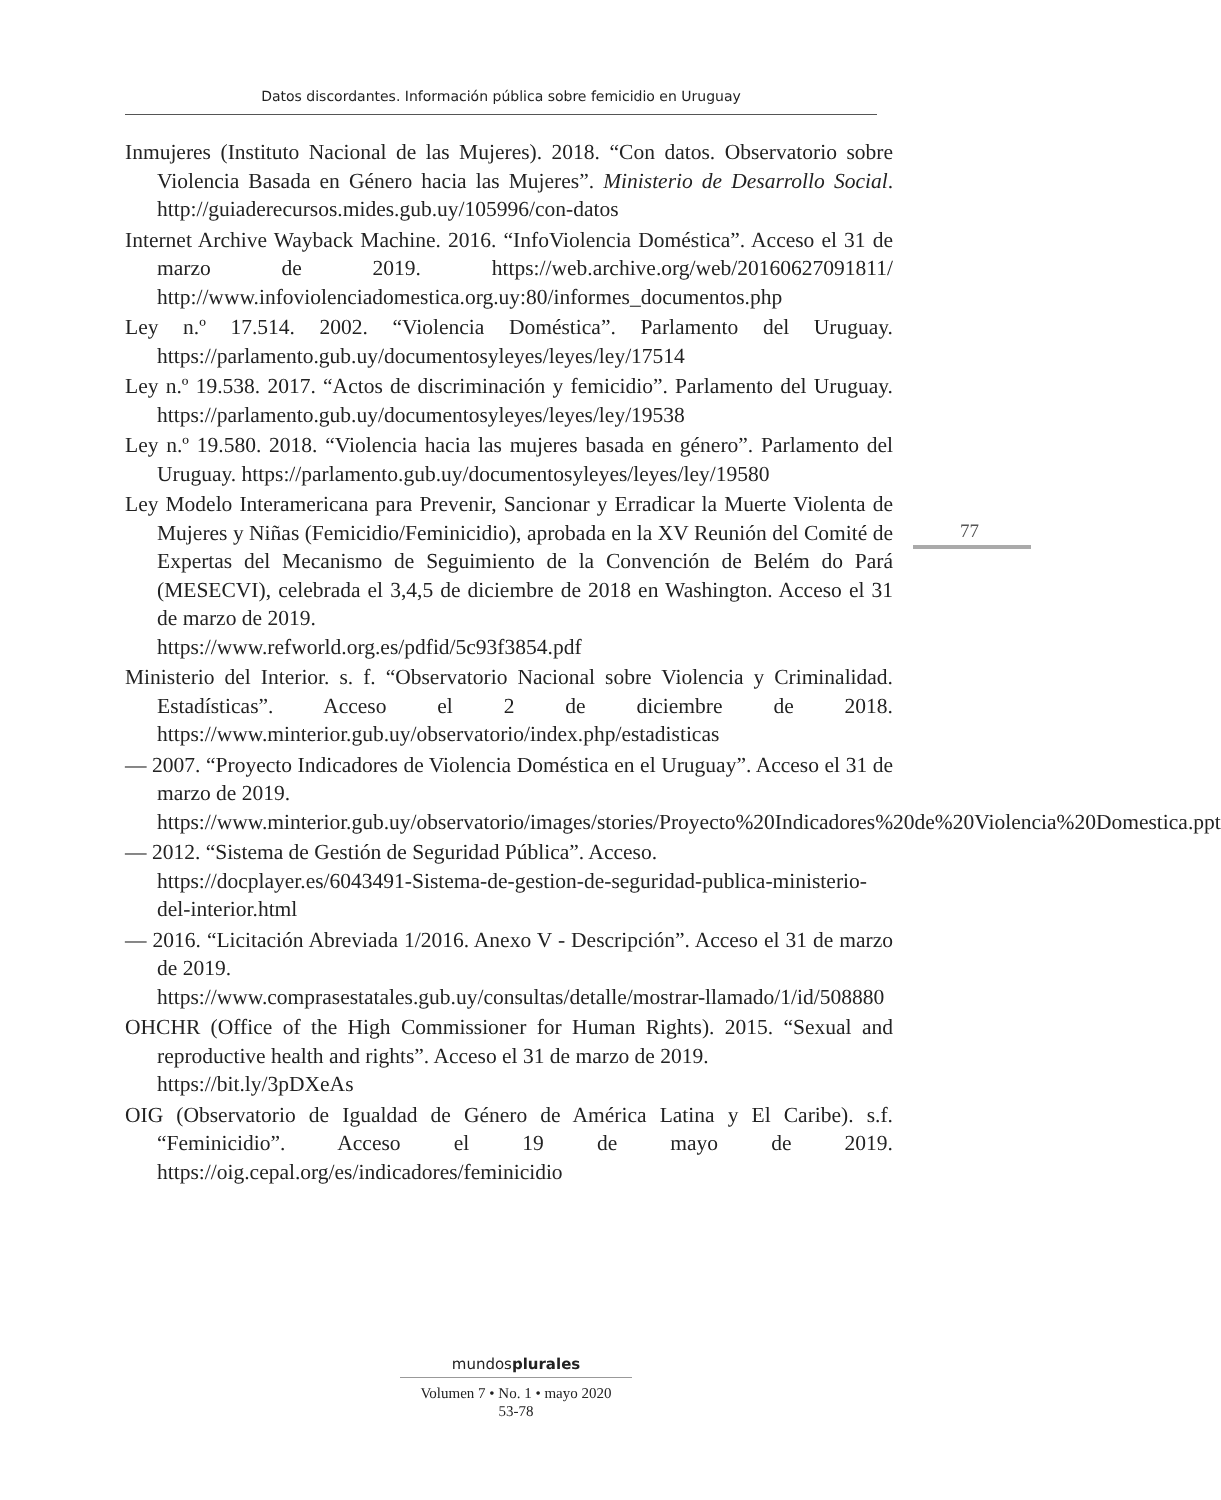Datos discordantes. Información pública sobre femicidio en Uruguay
Inmujeres (Instituto Nacional de las Mujeres). 2018. “Con datos. Observatorio sobre Violencia Basada en Género hacia las Mujeres”. Ministerio de Desarrollo Social. http://guiaderecursos.mides.gub.uy/105996/con-datos
Internet Archive Wayback Machine. 2016. “InfoViolencia Doméstica”. Acceso el 31 de marzo de 2019. https://web.archive.org/web/20160627091811/ http://www.infoviolenciadomestica.org.uy:80/informes_documentos.php
Ley n.º 17.514. 2002. “Violencia Doméstica”. Parlamento del Uruguay. https://parlamento.gub.uy/documentosyleyes/leyes/ley/17514
Ley n.º 19.538. 2017. “Actos de discriminación y femicidio”. Parlamento del Uruguay. https://parlamento.gub.uy/documentosyleyes/leyes/ley/19538
Ley n.º 19.580. 2018. “Violencia hacia las mujeres basada en género”. Parlamento del Uruguay. https://parlamento.gub.uy/documentosyleyes/leyes/ley/19580
Ley Modelo Interamericana para Prevenir, Sancionar y Erradicar la Muerte Violenta de Mujeres y Niñas (Femicidio/Feminicidio), aprobada en la XV Reunión del Comité de Expertas del Mecanismo de Seguimiento de la Convención de Belém do Pará (MESECVI), celebrada el 3,4,5 de diciembre de 2018 en Washington. Acceso el 31 de marzo de 2019.
https://www.refworld.org.es/pdfid/5c93f3854.pdf
Ministerio del Interior. s. f. “Observatorio Nacional sobre Violencia y Criminalidad. Estadísticas”. Acceso el 2 de diciembre de 2018. https://www.minterior.gub.uy/observatorio/index.php/estadisticas
— 2007. “Proyecto Indicadores de Violencia Doméstica en el Uruguay”. Acceso el 31 de marzo de 2019.
https://www.minterior.gub.uy/observatorio/images/stories/Proyecto%20Indicadores%20de%20Violencia%20Domestica.ppt
— 2012. “Sistema de Gestión de Seguridad Pública”. Acceso.
https://docplayer.es/6043491-Sistema-de-gestion-de-seguridad-publica-ministerio-del-interior.html
— 2016. “Licitación Abreviada 1/2016. Anexo V - Descripción”. Acceso el 31 de marzo de 2019.
https://www.comprasestatales.gub.uy/consultas/detalle/mostrar-llamado/1/id/508880
OHCHR (Office of the High Commissioner for Human Rights). 2015. “Sexual and reproductive health and rights”. Acceso el 31 de marzo de 2019.
https://bit.ly/3pDXeAs
OIG (Observatorio de Igualdad de Género de América Latina y El Caribe). s.f. “Feminicidio”. Acceso el 19 de mayo de 2019. https://oig.cepal.org/es/indicadores/feminicidio
77
mundosplurales
Volumen 7 • No. 1 • mayo 2020
53-78